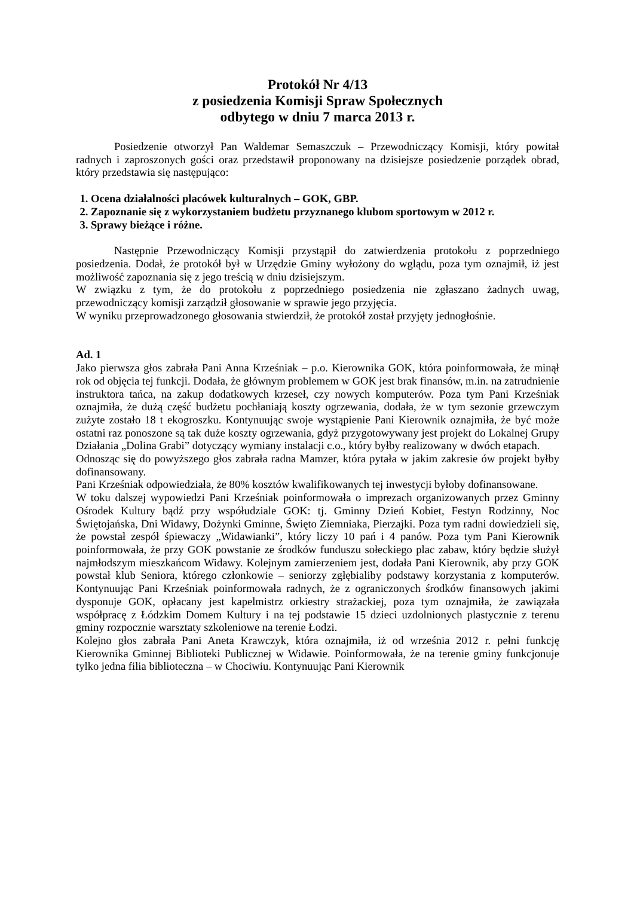Protokół Nr 4/13
z posiedzenia Komisji Spraw Społecznych
odbytego w dniu 7 marca 2013 r.
Posiedzenie otworzył Pan Waldemar Semaszczuk – Przewodniczący Komisji, który powitał radnych i zaproszonych gości oraz przedstawił proponowany na dzisiejsze posiedzenie porządek obrad, który przedstawia się następująco:
1. Ocena działalności placówek kulturalnych – GOK, GBP.
2. Zapoznanie się z wykorzystaniem budżetu przyznanego klubom sportowym w 2012 r.
3. Sprawy bieżące i różne.
Następnie Przewodniczący Komisji przystąpił do zatwierdzenia protokołu z poprzedniego posiedzenia. Dodał, że protokół był w Urzędzie Gminy wyłożony do wglądu, poza tym oznajmił, iż jest możliwość zapoznania się z jego treścią w dniu dzisiejszym.
W związku z tym, że do protokołu z poprzedniego posiedzenia nie zgłaszano żadnych uwag, przewodniczący komisji zarządził głosowanie w sprawie jego przyjęcia.
W wyniku przeprowadzonego głosowania stwierdził, że protokół został przyjęty jednogłośnie.
Ad. 1
Jako pierwsza głos zabrała Pani Anna Krześniak – p.o. Kierownika GOK, która poinformowała, że minął rok od objęcia tej funkcji. Dodała, że głównym problemem w GOK jest brak finansów, m.in. na zatrudnienie instruktora tańca, na zakup dodatkowych krzeseł, czy nowych komputerów. Poza tym Pani Krześniak oznajmiła, że dużą część budżetu pochłaniają koszty ogrzewania, dodała, że w tym sezonie grzewczym zużyte zostało 18 t ekogroszku. Kontynuując swoje wystąpienie Pani Kierownik oznajmiła, że być może ostatni raz ponoszone są tak duże koszty ogrzewania, gdyż przygotowywany jest projekt do Lokalnej Grupy Działania „Dolina Grabi” dotyczący wymiany instalacji c.o., który byłby realizowany w dwóch etapach.
Odnosząc się do powyższego głos zabrała radna Mamzer, która pytała w jakim zakresie ów projekt byłby dofinansowany.
Pani Krześniak odpowiedziała, że 80% kosztów kwalifikowanych tej inwestycji byłoby dofinansowane.
W toku dalszej wypowiedzi Pani Krześniak poinformowała o imprezach organizowanych przez Gminny Ośrodek Kultury bądź przy współudziale GOK: tj. Gminny Dzień Kobiet, Festyn Rodzinny, Noc Świętojańska, Dni Widawy, Dożynki Gminne, Święto Ziemniaka, Pierzajki. Poza tym radni dowiedzieli się, że powstał zespół śpiewaczy „Widawianki”, który liczy 10 pań i 4 panów. Poza tym Pani Kierownik poinformowała, że przy GOK powstanie ze środków funduszu sołeckiego plac zabaw, który będzie służył najmłodszym mieszkańcom Widawy. Kolejnym zamierzeniem jest, dodała Pani Kierownik, aby przy GOK powstał klub Seniora, którego członkowie – seniorzy zgłębialiby podstawy korzystania z komputerów. Kontynuując Pani Krześniak poinformowała radnych, że z ograniczonych środków finansowych jakimi dysponuje GOK, opłacany jest kapelmistrz orkiestry strażackiej, poza tym oznajmiła, że zawiązała współpracę z Łódzkim Domem Kultury i na tej podstawie 15 dzieci uzdolnionych plastycznie z terenu gminy rozpocznie warsztaty szkoleniowe na terenie Łodzi.
Kolejno głos zabrała Pani Aneta Krawczyk, która oznajmiła, iż od września 2012 r. pełni funkcję Kierownika Gminnej Biblioteki Publicznej w Widawie. Poinformowała, że na terenie gminy funkcjonuje tylko jedna filia biblioteczna – w Chociwiu. Kontynuując Pani Kierownik